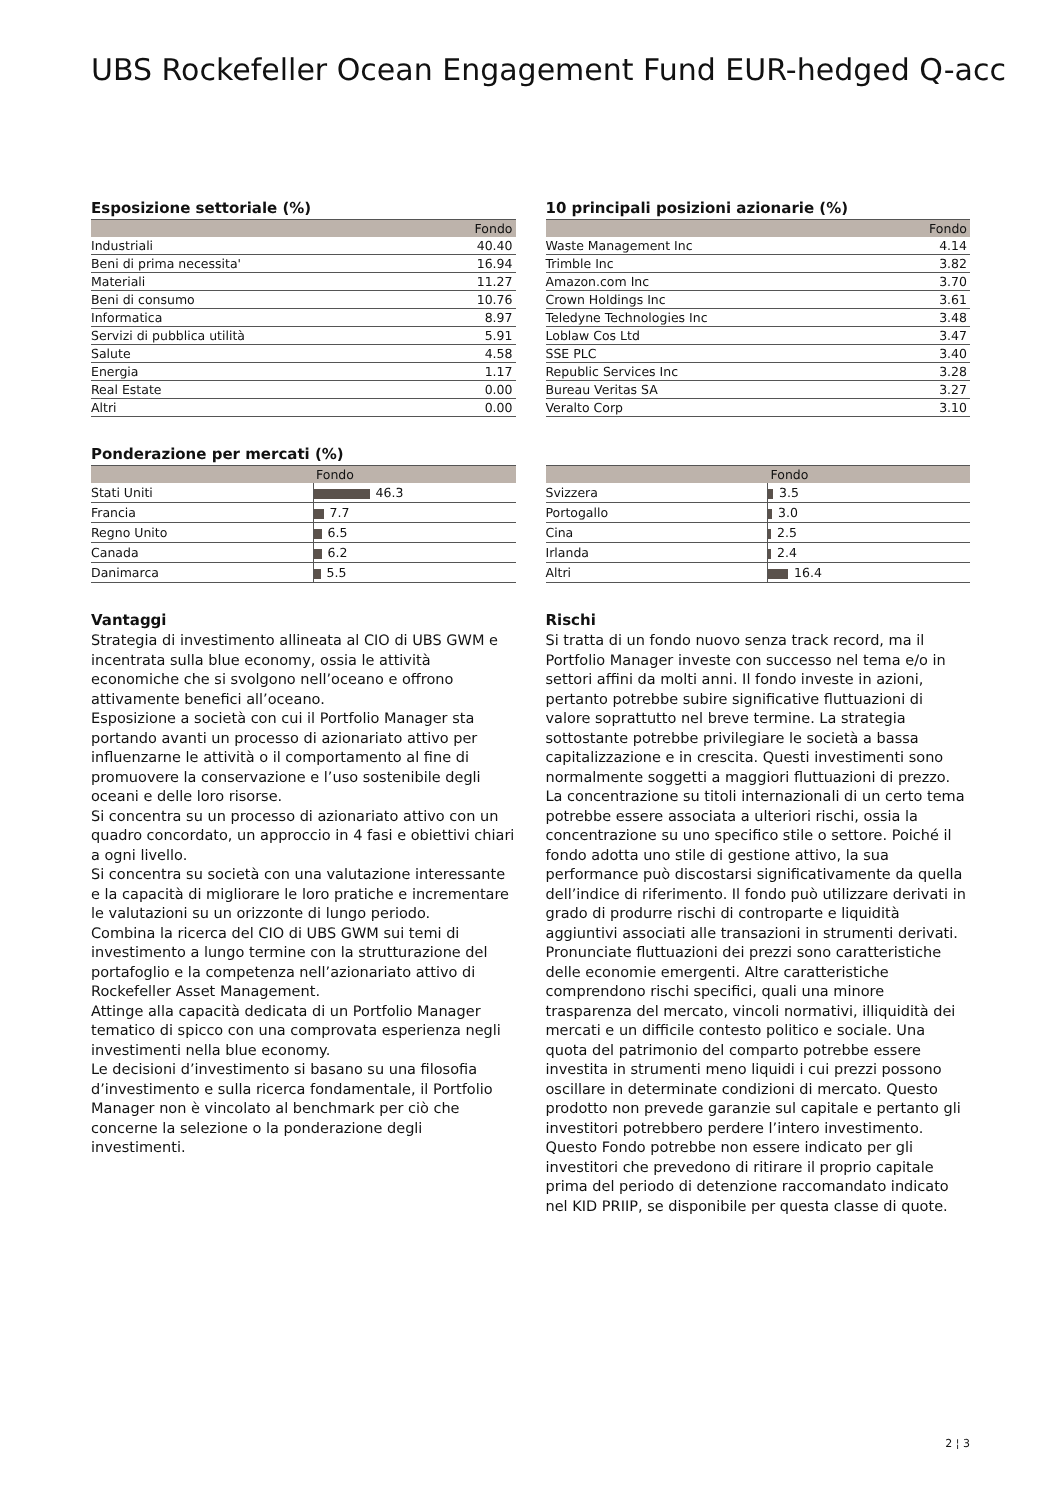UBS Rockefeller Ocean Engagement Fund EUR-hedged Q-acc
Esposizione settoriale (%)
| | Fondo |
| --- | --- |
| Industriali | 40.40 |
| Beni di prima necessita' | 16.94 |
| Materiali | 11.27 |
| Beni di consumo | 10.76 |
| Informatica | 8.97 |
| Servizi di pubblica utilità | 5.91 |
| Salute | 4.58 |
| Energia | 1.17 |
| Real Estate | 0.00 |
| Altri | 0.00 |
10 principali posizioni azionarie (%)
| | Fondo |
| --- | --- |
| Waste Management Inc | 4.14 |
| Trimble Inc | 3.82 |
| Amazon.com Inc | 3.70 |
| Crown Holdings Inc | 3.61 |
| Teledyne Technologies Inc | 3.48 |
| Loblaw Cos Ltd | 3.47 |
| SSE PLC | 3.40 |
| Republic Services Inc | 3.28 |
| Bureau Veritas SA | 3.27 |
| Veralto Corp | 3.10 |
Ponderazione per mercati (%)
| | Fondo |
| --- | --- |
| Stati Uniti | 46.3 |
| Francia | 7.7 |
| Regno Unito | 6.5 |
| Canada | 6.2 |
| Danimarca | 5.5 |
| | Fondo |
| --- | --- |
| Svizzera | 3.5 |
| Portogallo | 3.0 |
| Cina | 2.5 |
| Irlanda | 2.4 |
| Altri | 16.4 |
Vantaggi
Strategia di investimento allineata al CIO di UBS GWM e incentrata sulla blue economy, ossia le attività economiche che si svolgono nell’oceano e offrono attivamente benefici all’oceano.
Esposizione a società con cui il Portfolio Manager sta portando avanti un processo di azionariato attivo per influenzarne le attività o il comportamento al fine di promuovere la conservazione e l’uso sostenibile degli oceani e delle loro risorse.
Si concentra su un processo di azionariato attivo con un quadro concordato, un approccio in 4 fasi e obiettivi chiari a ogni livello.
Si concentra su società con una valutazione interessante e la capacità di migliorare le loro pratiche e incrementare le valutazioni su un orizzonte di lungo periodo.
Combina la ricerca del CIO di UBS GWM sui temi di investimento a lungo termine con la strutturazione del portafoglio e la competenza nell’azionariato attivo di Rockefeller Asset Management.
Attinge alla capacità dedicata di un Portfolio Manager tematico di spicco con una comprovata esperienza negli investimenti nella blue economy.
Le decisioni d’investimento si basano su una filosofia d’investimento e sulla ricerca fondamentale, il Portfolio Manager non è vincolato al benchmark per ciò che concerne la selezione o la ponderazione degli investimenti.
Rischi
Si tratta di un fondo nuovo senza track record, ma il Portfolio Manager investe con successo nel tema e/o in settori affini da molti anni. Il fondo investe in azioni, pertanto potrebbe subire significative fluttuazioni di valore soprattutto nel breve termine. La strategia sottostante potrebbe privilegiare le società a bassa capitalizzazione e in crescita. Questi investimenti sono normalmente soggetti a maggiori fluttuazioni di prezzo. La concentrazione su titoli internazionali di un certo tema potrebbe essere associata a ulteriori rischi, ossia la concentrazione su uno specifico stile o settore. Poiché il fondo adotta uno stile di gestione attivo, la sua performance può discostarsi significativamente da quella dell’indice di riferimento. Il fondo può utilizzare derivati in grado di produrre rischi di controparte e liquidità aggiuntivi associati alle transazioni in strumenti derivati. Pronunciate fluttuazioni dei prezzi sono caratteristiche delle economie emergenti. Altre caratteristiche comprendono rischi specifici, quali una minore trasparenza del mercato, vincoli normativi, illiquidità dei mercati e un difficile contesto politico e sociale. Una quota del patrimonio del comparto potrebbe essere investita in strumenti meno liquidi i cui prezzi possono oscillare in determinate condizioni di mercato. Questo prodotto non prevede garanzie sul capitale e pertanto gli investitori potrebbero perdere l’intero investimento. Questo Fondo potrebbe non essere indicato per gli investitori che prevedono di ritirare il proprio capitale prima del periodo di detenzione raccomandato indicato nel KID PRIIP, se disponibile per questa classe di quote.
2 ¦ 3